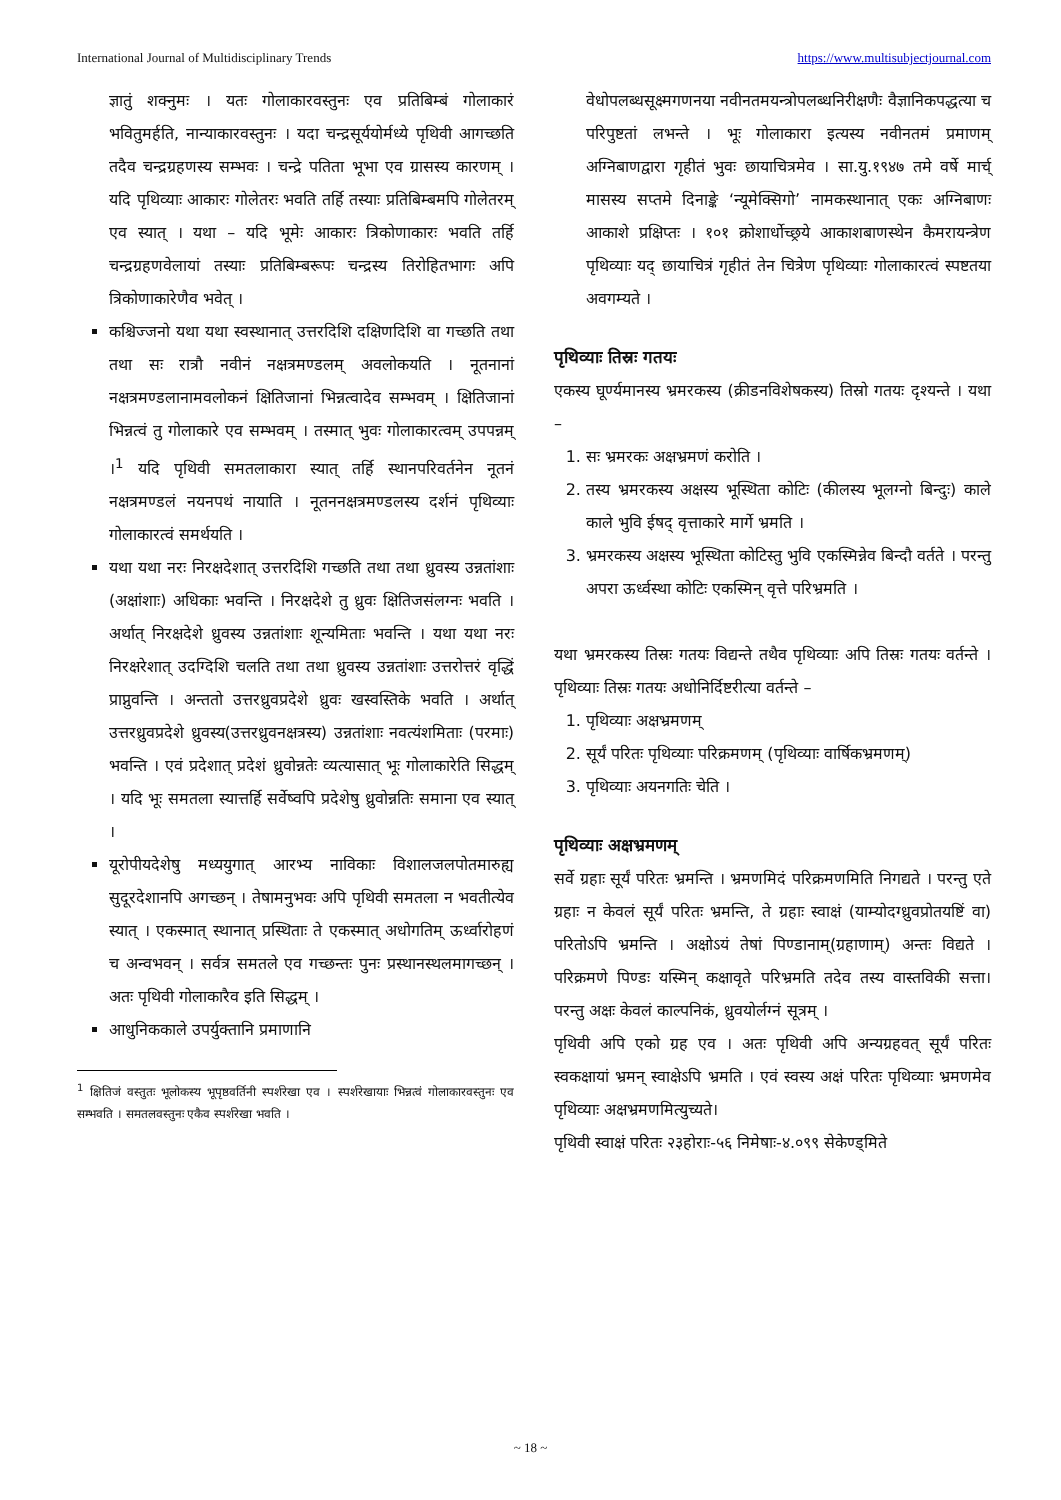International Journal of Multidisciplinary Trends https://www.multisubjectjournal.com
ज्ञातुं शक्नुमः । यतः गोलाकारवस्तुनः एव प्रतिबिम्बं गोलाकारं भवितुमर्हति, नान्याकारवस्तुनः । यदा चन्द्रसूर्ययोर्मध्ये पृथिवी आगच्छति तदैव चन्द्रग्रहणस्य सम्भवः । चन्द्रे पतिता भूभा एव ग्रासस्य कारणम् । यदि पृथिव्याः आकारः गोलेतरः भवति तर्हि तस्याः प्रतिबिम्बमपि गोलेतरम् एव स्यात् । यथा – यदि भूमेः आकारः त्रिकोणाकारः भवति तर्हि चन्द्रग्रहणवेलायां तस्याः प्रतिबिम्बरूपः चन्द्रस्य तिरोहितभागः अपि त्रिकोणाकारेणैव भवेत् ।
कश्चिज्जनो यथा यथा स्वस्थानात् उत्तरदिशि दक्षिणदिशि वा गच्छति तथा तथा सः रात्रौ नवीनं नक्षत्रमण्डलम् अवलोकयति । नूतनानां नक्षत्रमण्डलानामवलोकनं क्षितिजानां भिन्नत्वादेव सम्भवम् । क्षितिजानां भिन्नत्वं तु गोलाकारे एव सम्भवम् । तस्मात् भुवः गोलाकारत्वम् उपपन्नम् ।<sup>1</sup> यदि पृथिवी समतलाकारा स्यात् तर्हि स्थानपरिवर्तनेन नूतनं नक्षत्रमण्डलं नयनपथं नायाति । नूतननक्षत्रमण्डलस्य दर्शनं पृथिव्याः गोलाकारत्वं समर्थयति ।
यथा यथा नरः निरक्षदेशात् उत्तरदिशि गच्छति तथा तथा ध्रुवस्य उन्नतांशाः (अक्षांशाः) अधिकाः भवन्ति । निरक्षदेशे तु ध्रुवः क्षितिजसंलग्नः भवति । अर्थात् निरक्षदेशे ध्रुवस्य उन्नतांशाः शून्यमिताः भवन्ति । यथा यथा नरः निरक्षरेशात् उदग्दिशि चलति तथा तथा ध्रुवस्य उन्नतांशाः उत्तरोत्तरं वृद्धिं प्राप्नुवन्ति । अन्ततो उत्तरध्रुवप्रदेशे ध्रुवः खस्वस्तिके भवति । अर्थात् उत्तरध्रुवप्रदेशे ध्रुवस्य(उत्तरध्रुवनक्षत्रस्य) उन्नतांशाः नवत्यंशमिताः (परमाः) भवन्ति । एवं प्रदेशात् प्रदेशं ध्रुवोन्नतेः व्यत्यासात् भूः गोलाकारेति सिद्धम् । यदि भूः समतला स्यात्तर्हि सर्वेष्वपि प्रदेशेषु ध्रुवोन्नतिः समाना एव स्यात् ।
यूरोपीयदेशेषु मध्ययुगात् आरभ्य नाविकाः विशालजलपोतमारुह्य सुदूरदेशानपि अगच्छन् । तेषामनुभवः अपि पृथिवी समतला न भवतीत्येव स्यात् । एकस्मात् स्थानात् प्रस्थिताः ते एकस्मात् अधोगतिम् ऊर्ध्वारोहणं च अन्वभवन् । सर्वत्र समतले एव गच्छन्तः पुनः प्रस्थानस्थलमागच्छन् । अतः पृथिवी गोलाकारैव इति सिद्धम् ।
आधुनिककाले उपर्युक्तानि प्रमाणानि
<sup>1</sup> क्षितिजं वस्तुतः भूलोकस्य भूपृष्ठवर्तिनी स्पर्शरेखा एव । स्पर्शरेखायाः भिन्नत्वं गोलाकारवस्तुनः एव सम्भवति । समतलवस्तुनः एकैव स्पर्शरेखा भवति ।
वेधोपलब्धसूक्ष्मगणनया नवीनतमयन्त्रोपलब्धनिरीक्षणैः वैज्ञानिकपद्धत्या च परिपुष्टतां लभन्ते । भूः गोलाकारा इत्यस्य नवीनतमं प्रमाणम् अग्निबाणद्वारा गृहीतं भुवः छायाचित्रमेव । सा.यु.१९४७ तमे वर्षे मार्च् मासस्य सप्तमे दिनाङ्के ‘न्यूमेक्सिगो’ नामकस्थानात् एकः अग्निबाणः आकाशे प्रक्षिप्तः । १०१ क्रोशार्धोच्छ्रये आकाशबाणस्थेन कैमरायन्त्रेण पृथिव्याः यद् छायाचित्रं गृहीतं तेन चित्रेण पृथिव्याः गोलाकारत्वं स्पष्टतया अवगम्यते ।
पृथिव्याः तिस्रः गतयः
एकस्य घूर्ण्यमानस्य भ्रमरकस्य (क्रीडनविशेषकस्य) तिस्रो गतयः दृश्यन्ते । यथा –
1. सः भ्रमरकः अक्षभ्रमणं करोति ।
2. तस्य भ्रमरकस्य अक्षस्य भूस्थिता कोटिः (कीलस्य भूलग्नो बिन्दुः) काले काले भुवि ईषद् वृत्ताकारे मार्गे भ्रमति ।
3. भ्रमरकस्य अक्षस्य भूस्थिता कोटिस्तु भुवि एकस्मिन्नेव बिन्दौ वर्तते । परन्तु अपरा ऊर्ध्वस्था कोटिः एकस्मिन् वृत्ते परिभ्रमति ।
यथा भ्रमरकस्य तिस्रः गतयः विद्यन्ते तथैव पृथिव्याः अपि तिस्रः गतयः वर्तन्ते । पृथिव्याः तिस्रः गतयः अधोनिर्दिष्टरीत्या वर्तन्ते –
1. पृथिव्याः अक्षभ्रमणम्
2. सूर्यं परितः पृथिव्याः परिक्रमणम् (पृथिव्याः वार्षिकभ्रमणम्)
3. पृथिव्याः अयनगतिः चेति ।
पृथिव्याः अक्षभ्रमणम्
सर्वे ग्रहाः सूर्यं परितः भ्रमन्ति । भ्रमणमिदं परिक्रमणमिति निगद्यते । परन्तु एते ग्रहाः न केवलं सूर्यं परितः भ्रमन्ति, ते ग्रहाः स्वाक्षं (याम्योदग्ध्रुवप्रोतयष्टिं वा) परितोऽपि भ्रमन्ति । अक्षोऽयं तेषां पिण्डानाम्(ग्रहाणाम्) अन्तः विद्यते । परिक्रमणे पिण्डः यस्मिन् कक्षावृते परिभ्रमति तदेव तस्य वास्तविकी सत्ता। परन्तु अक्षः केवलं काल्पनिकं, ध्रुवयोर्लग्नं सूत्रम् ।
पृथिवी अपि एको ग्रह एव । अतः पृथिवी अपि अन्यग्रहवत् सूर्यं परितः स्वकक्षायां भ्रमन् स्वाक्षेऽपि भ्रमति । एवं स्वस्य अक्षं परितः पृथिव्याः भ्रमणमेव पृथिव्याः अक्षभ्रमणमित्युच्यते।
पृथिवी स्वाक्षं परितः २३होराः-५६ निमेषाः-४.०९९ सेकेण्ड्मिते
~ 18 ~